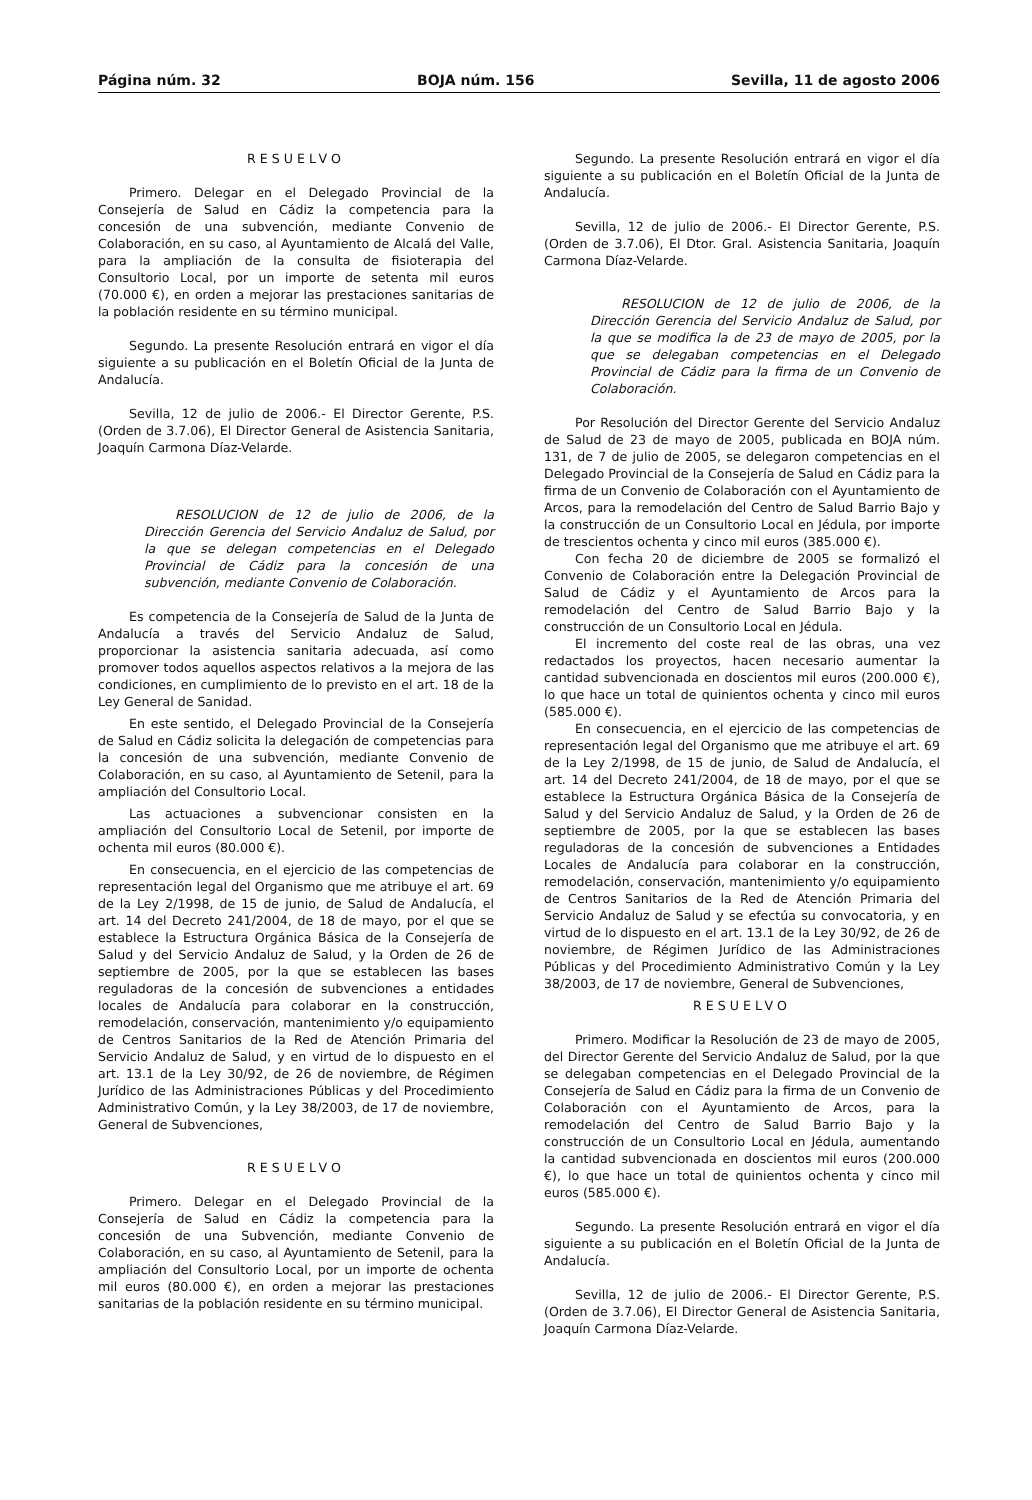Página núm. 32 BOJA núm. 156 Sevilla, 11 de agosto 2006
RESUELVO
Primero. Delegar en el Delegado Provincial de la Consejería de Salud en Cádiz la competencia para la concesión de una subvención, mediante Convenio de Colaboración, en su caso, al Ayuntamiento de Alcalá del Valle, para la ampliación de la consulta de fisioterapia del Consultorio Local, por un importe de setenta mil euros (70.000 €), en orden a mejorar las prestaciones sanitarias de la población residente en su término municipal.
Segundo. La presente Resolución entrará en vigor el día siguiente a su publicación en el Boletín Oficial de la Junta de Andalucía.
Sevilla, 12 de julio de 2006.- El Director Gerente, P.S. (Orden de 3.7.06), El Director General de Asistencia Sanitaria, Joaquín Carmona Díaz-Velarde.
RESOLUCION de 12 de julio de 2006, de la Dirección Gerencia del Servicio Andaluz de Salud, por la que se delegan competencias en el Delegado Provincial de Cádiz para la concesión de una subvención, mediante Convenio de Colaboración.
Es competencia de la Consejería de Salud de la Junta de Andalucía a través del Servicio Andaluz de Salud, proporcionar la asistencia sanitaria adecuada, así como promover todos aquellos aspectos relativos a la mejora de las condiciones, en cumplimiento de lo previsto en el art. 18 de la Ley General de Sanidad.
En este sentido, el Delegado Provincial de la Consejería de Salud en Cádiz solicita la delegación de competencias para la concesión de una subvención, mediante Convenio de Colaboración, en su caso, al Ayuntamiento de Setenil, para la ampliación del Consultorio Local.
Las actuaciones a subvencionar consisten en la ampliación del Consultorio Local de Setenil, por importe de ochenta mil euros (80.000 €).
En consecuencia, en el ejercicio de las competencias de representación legal del Organismo que me atribuye el art. 69 de la Ley 2/1998, de 15 de junio, de Salud de Andalucía, el art. 14 del Decreto 241/2004, de 18 de mayo, por el que se establece la Estructura Orgánica Básica de la Consejería de Salud y del Servicio Andaluz de Salud, y la Orden de 26 de septiembre de 2005, por la que se establecen las bases reguladoras de la concesión de subvenciones a entidades locales de Andalucía para colaborar en la construcción, remodelación, conservación, mantenimiento y/o equipamiento de Centros Sanitarios de la Red de Atención Primaria del Servicio Andaluz de Salud, y en virtud de lo dispuesto en el art. 13.1 de la Ley 30/92, de 26 de noviembre, de Régimen Jurídico de las Administraciones Públicas y del Procedimiento Administrativo Común, y la Ley 38/2003, de 17 de noviembre, General de Subvenciones,
RESUELVO
Primero. Delegar en el Delegado Provincial de la Consejería de Salud en Cádiz la competencia para la concesión de una Subvención, mediante Convenio de Colaboración, en su caso, al Ayuntamiento de Setenil, para la ampliación del Consultorio Local, por un importe de ochenta mil euros (80.000 €), en orden a mejorar las prestaciones sanitarias de la población residente en su término municipal.
Segundo. La presente Resolución entrará en vigor el día siguiente a su publicación en el Boletín Oficial de la Junta de Andalucía.
Sevilla, 12 de julio de 2006.- El Director Gerente, P.S. (Orden de 3.7.06), El Dtor. Gral. Asistencia Sanitaria, Joaquín Carmona Díaz-Velarde.
RESOLUCION de 12 de julio de 2006, de la Dirección Gerencia del Servicio Andaluz de Salud, por la que se modifica la de 23 de mayo de 2005, por la que se delegaban competencias en el Delegado Provincial de Cádiz para la firma de un Convenio de Colaboración.
Por Resolución del Director Gerente del Servicio Andaluz de Salud de 23 de mayo de 2005, publicada en BOJA núm. 131, de 7 de julio de 2005, se delegaron competencias en el Delegado Provincial de la Consejería de Salud en Cádiz para la firma de un Convenio de Colaboración con el Ayuntamiento de Arcos, para la remodelación del Centro de Salud Barrio Bajo y la construcción de un Consultorio Local en Jédula, por importe de trescientos ochenta y cinco mil euros (385.000 €).
Con fecha 20 de diciembre de 2005 se formalizó el Convenio de Colaboración entre la Delegación Provincial de Salud de Cádiz y el Ayuntamiento de Arcos para la remodelación del Centro de Salud Barrio Bajo y la construcción de un Consultorio Local en Jédula.
El incremento del coste real de las obras, una vez redactados los proyectos, hacen necesario aumentar la cantidad subvencionada en doscientos mil euros (200.000 €), lo que hace un total de quinientos ochenta y cinco mil euros (585.000 €).
En consecuencia, en el ejercicio de las competencias de representación legal del Organismo que me atribuye el art. 69 de la Ley 2/1998, de 15 de junio, de Salud de Andalucía, el art. 14 del Decreto 241/2004, de 18 de mayo, por el que se establece la Estructura Orgánica Básica de la Consejería de Salud y del Servicio Andaluz de Salud, y la Orden de 26 de septiembre de 2005, por la que se establecen las bases reguladoras de la concesión de subvenciones a Entidades Locales de Andalucía para colaborar en la construcción, remodelación, conservación, mantenimiento y/o equipamiento de Centros Sanitarios de la Red de Atención Primaria del Servicio Andaluz de Salud y se efectúa su convocatoria, y en virtud de lo dispuesto en el art. 13.1 de la Ley 30/92, de 26 de noviembre, de Régimen Jurídico de las Administraciones Públicas y del Procedimiento Administrativo Común y la Ley 38/2003, de 17 de noviembre, General de Subvenciones,
RESUELVO
Primero. Modificar la Resolución de 23 de mayo de 2005, del Director Gerente del Servicio Andaluz de Salud, por la que se delegaban competencias en el Delegado Provincial de la Consejería de Salud en Cádiz para la firma de un Convenio de Colaboración con el Ayuntamiento de Arcos, para la remodelación del Centro de Salud Barrio Bajo y la construcción de un Consultorio Local en Jédula, aumentando la cantidad subvencionada en doscientos mil euros (200.000 €), lo que hace un total de quinientos ochenta y cinco mil euros (585.000 €).
Segundo. La presente Resolución entrará en vigor el día siguiente a su publicación en el Boletín Oficial de la Junta de Andalucía.
Sevilla, 12 de julio de 2006.- El Director Gerente, P.S. (Orden de 3.7.06), El Director General de Asistencia Sanitaria, Joaquín Carmona Díaz-Velarde.